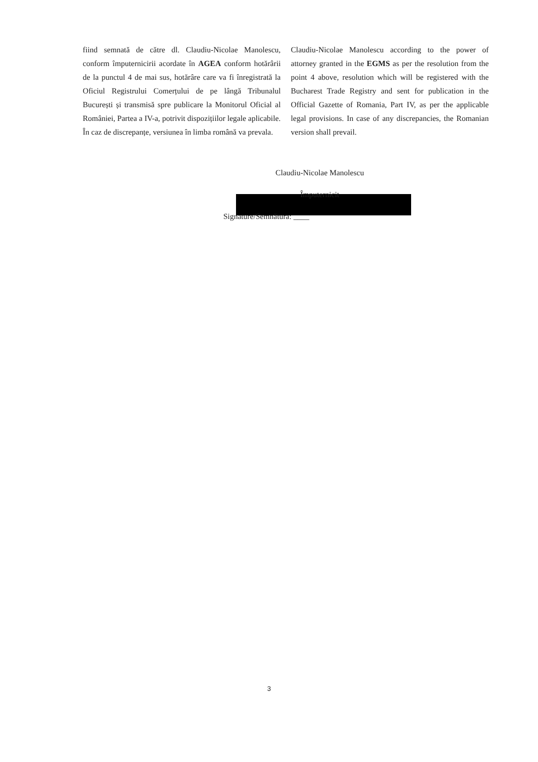fiind semnată de către dl. Claudiu-Nicolae Manolescu, conform împuternicirii acordate în AGEA conform hotărârii de la punctul 4 de mai sus, hotărâre care va fi înregistrată la Oficiul Registrului Comerțului de pe lângă Tribunalul București și transmisă spre publicare la Monitorul Oficial al României, Partea a IV-a, potrivit dispozițiilor legale aplicabile. În caz de discrepanțe, versiunea în limba română va prevala.
Claudiu-Nicolae Manolescu according to the power of attorney granted in the EGMS as per the resolution from the point 4 above, resolution which will be registered with the Bucharest Trade Registry and sent for publication in the Official Gazette of Romania, Part IV, as per the applicable legal provisions. In case of any discrepancies, the Romanian version shall prevail.
Claudiu-Nicolae Manolescu
Împuternicit
Signature/Semnătura: ____
3